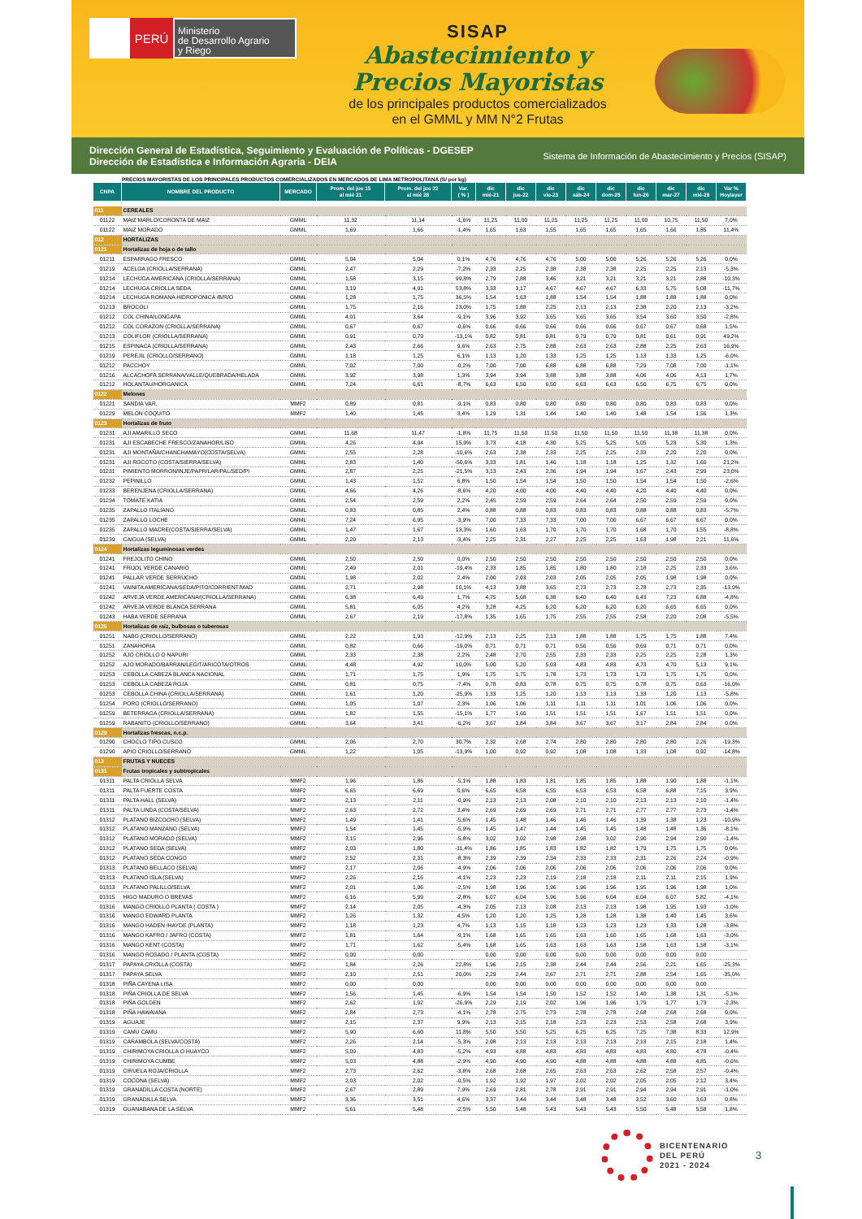PERÚ
Ministerio
de Desarrollo Agrario
y Riego
SISAP
Abastecimiento y
Precios Mayoristas
de los principales productos comercializados
en el GMML y MM N°2 Frutas
Dirección General de Estadística, Seguimiento y Evaluación de Políticas - DGESEP
Dirección de Estadística e Información Agraria - DEIA
Sistema de Información de Abastecimiento y Precios (SISAP)
PRECIOS MAYORISTAS DE LOS PRINCIPALES PRODUCTOS COMERCIALIZADOS EN MERCADOS DE LIMA METROPOLITANA (S/ por kg)
| CNPA | NOMBRE DEL PRODUCTO | MERCADO | Prom. del jue 15 al mié 21 | Prom. del jue 22 al mié 28 | Var. ( % ) | dic mié-21 | dic jue-22 | dic vie-23 | dic sáb-24 | dic dom-25 | dic lun-26 | dic mar-27 | dic mié-28 | Var % Hoy/ayer |
| --- | --- | --- | --- | --- | --- | --- | --- | --- | --- | --- | --- | --- | --- | --- |
| 011 | CEREALES | | | | | | | | | | | | | |
| 01122 | MAIZ MARLO/CORONTA DE MAIZ | GMML | 11,32 | 11,14 | -1,6% | 11,25 | 11,00 | 11,25 | 11,25 | 11,25 | 11,00 | 10,75 | 11,50 | 7,0% |
| 01122 | MAIZ MORADO | GMML | 1,69 | 1,66 | -1,4% | 1,65 | 1,63 | 1,55 | 1,65 | 1,65 | 1,65 | 1,66 | 1,85 | 11,4% |
| 012 | HORTALIZAS | | | | | | | | | | | | | |
| 0121 | Hortalizas de hoja o de tallo | | | | | | | | | | | | | |
| 01211 | ESPARRAGO FRESCO | GMML | 5,04 | 5,04 | 0,1% | 4,76 | 4,76 | 4,76 | 5,00 | 5,00 | 5,26 | 5,26 | 5,26 | 0,0% |
| 01219 | ACELGA (CRIOLLA/SERRANA) | GMML | 2,47 | 2,29 | -7,2% | 2,33 | 2,25 | 2,38 | 2,38 | 2,38 | 2,25 | 2,25 | 2,13 | -5,3% |
| 01214 | LECHUGA AMERICANA (CRIOLLA/SERRANA) | GMML | 1,58 | 3,15 | 99,8% | 2,79 | 2,88 | 3,46 | 3,21 | 3,21 | 3,21 | 3,21 | 2,88 | -10,3% |
| 01214 | LECHUGA CRIOLLA SEDA | GMML | 3,19 | 4,91 | 53,8% | 3,33 | 3,17 | 4,67 | 4,67 | 4,67 | 6,33 | 5,75 | 5,08 | -11,7% |
| 01214 | LECHUGA ROMANA HIDROPONICA /B/R/O | GMML | 1,28 | 1,75 | 36,5% | 1,54 | 1,63 | 1,88 | 1,54 | 1,54 | 1,88 | 1,88 | 1,88 | 0,0% |
| 01213 | BROCOLI | GMML | 1,75 | 2,16 | 23,0% | 1,75 | 1,88 | 2,25 | 2,13 | 2,13 | 2,38 | 2,20 | 2,13 | -3,2% |
| 01212 | COL CHINA/LONGAPA | GMML | 4,01 | 3,64 | -9,1% | 3,96 | 3,92 | 3,65 | 3,65 | 3,65 | 3,54 | 3,60 | 3,50 | -2,8% |
| 01212 | COL CORAZON (CRIOLLA/SERRANA) | GMML | 0,67 | 0,67 | -0,6% | 0,66 | 0,66 | 0,66 | 0,66 | 0,66 | 0,67 | 0,67 | 0,68 | 1,5% |
| 01213 | COLIFLOR (CRIOLLA/SERRANA) | GMML | 0,91 | 0,79 | -13,1% | 0,82 | 0,81 | 0,81 | 0,79 | 0,79 | 0,81 | 0,61 | 0,91 | 49,2% |
| 01215 | ESPINACA (CRIOLLA/SERRANA) | GMML | 2,43 | 2,66 | 9,6% | 2,63 | 2,75 | 2,88 | 2,63 | 2,63 | 2,88 | 2,25 | 2,63 | 16,9% |
| 01219 | PEREJIL (CRIOLLO/SERRANO) | GMML | 1,18 | 1,25 | 6,1% | 1,13 | 1,20 | 1,33 | 1,25 | 1,25 | 1,13 | 1,33 | 1,25 | -6,0% |
| 01212 | PACCHOY | GMML | 7,02 | 7,00 | -0,2% | 7,00 | 7,00 | 6,88 | 6,88 | 6,88 | 7,29 | 7,08 | 7,00 | -1,1% |
| 01216 | ALCACHOFA SERRANA/VALLE/QUEBRADA/HELADA | GMML | 3,92 | 3,98 | 1,3% | 3,94 | 3,94 | 3,88 | 3,88 | 3,88 | 4,06 | 4,06 | 4,13 | 1,7% |
| 01212 | HOLANTAU/HORGANICA | GMML | 7,24 | 6,61 | -8,7% | 6,63 | 6,50 | 6,50 | 6,63 | 6,63 | 6,50 | 6,75 | 6,75 | 0,0% |
| 0122 | Melones | | | | | | | | | | | | | |
| 01221 | SANDIA VAR. | MMF2 | 0,89 | 0,81 | -9,1% | 0,83 | 0,80 | 0,80 | 0,80 | 0,80 | 0,80 | 0,83 | 0,83 | 0,0% |
| 01229 | MELON COQUITO | MMF2 | 1,40 | 1,45 | 3,4% | 1,29 | 1,31 | 1,44 | 1,40 | 1,40 | 1,48 | 1,54 | 1,56 | 1,3% |
| 0123 | Hortalizas de fruto | | | | | | | | | | | | | |
| 01231 | AJI AMARILLO SECO | GMML | 11,68 | 11,47 | -1,8% | 11,75 | 11,50 | 11,50 | 11,50 | 11,50 | 11,50 | 11,38 | 11,38 | 0,0% |
| 01231 | AJI ESCABECHE FRESCO/ZANAHOR/LISO | GMML | 4,26 | 4,94 | 15,9% | 3,73 | 4,18 | 4,30 | 5,25 | 5,25 | 5,05 | 5,23 | 5,30 | 1,3% |
| 01231 | AJI MONTAÑA/CHANCHAMAYO(COSTA/SELVA) | GMML | 2,55 | 2,28 | -10,6% | 2,63 | 2,38 | 2,33 | 2,25 | 2,25 | 2,33 | 2,20 | 2,20 | 0,0% |
| 01231 | AJI ROCOTO (COSTA/SIERRA/SELVA) | GMML | 2,83 | 1,40 | -50,6% | 3,33 | 1,81 | 1,46 | 1,18 | 1,18 | 1,25 | 1,32 | 1,60 | 21,2% |
| 01231 | PIMIENTO MORRON/INJE/PAPR/LAR/PAL/SED/PI | GMML | 2,87 | 2,25 | -21,5% | 3,13 | 2,43 | 2,36 | 1,94 | 1,94 | 1,67 | 2,43 | 2,99 | 23,0% |
| 01232 | PEPINILLO | GMML | 1,43 | 1,52 | 6,8% | 1,50 | 1,54 | 1,54 | 1,50 | 1,50 | 1,54 | 1,54 | 1,50 | -2,6% |
| 01233 | BERENJENA (CRIOLLA/SERRANA) | GMML | 4,66 | 4,26 | -8,6% | 4,20 | 4,00 | 4,00 | 4,40 | 4,40 | 4,20 | 4,40 | 4,40 | 0,0% |
| 01234 | TOMATE KATIA | GMML | 2,54 | 2,59 | 2,2% | 2,45 | 2,59 | 2,59 | 2,64 | 2,64 | 2,50 | 2,59 | 2,59 | 0,0% |
| 01235 | ZAPALLO ITALIANO | GMML | 0,83 | 0,85 | 2,4% | 0,88 | 0,88 | 0,83 | 0,83 | 0,83 | 0,88 | 0,88 | 0,83 | -5,7% |
| 01235 | ZAPALLO LOCHE | GMML | 7,24 | 6,95 | -3,9% | 7,00 | 7,33 | 7,33 | 7,00 | 7,00 | 6,67 | 6,67 | 6,67 | 0,0% |
| 01235 | ZAPALLO MACRE(COSTA/SIERRA/SELVA) | GMML | 1,47 | 1,67 | 13,3% | 1,60 | 1,63 | 1,70 | 1,70 | 1,70 | 1,68 | 1,70 | 1,55 | -8,8% |
| 01239 | CAIGUA (SELVA) | GMML | 2,20 | 2,13 | -3,4% | 2,25 | 2,31 | 2,27 | 2,25 | 2,25 | 1,63 | 1,98 | 2,21 | 11,6% |
| 0124 | Hortalizas leguminosas verdes | | | | | | | | | | | | | |
| 01241 | FREJOLITO CHINO | GMML | 2,50 | 2,50 | 0,0% | 2,50 | 2,50 | 2,50 | 2,50 | 2,50 | 2,50 | 2,50 | 2,50 | 0,0% |
| 01241 | FRIJOL VERDE CANARIO | GMML | 2,49 | 2,01 | -19,4% | 2,33 | 1,85 | 1,85 | 1,80 | 1,80 | 2,18 | 2,25 | 2,33 | 3,6% |
| 01241 | PALLAR VERDE SERRUCHO | GMML | 1,98 | 2,02 | 2,4% | 2,00 | 2,03 | 2,03 | 2,05 | 2,05 | 2,05 | 1,98 | 1,98 | 0,0% |
| 01241 | VAINITA AMERICANA/SEDA/PITO/CORRIENT/MAD | GMML | 2,71 | 2,98 | 10,1% | 4,13 | 3,88 | 3,65 | 2,73 | 2,73 | 2,78 | 2,73 | 2,35 | -13,9% |
| 01242 | ARVEJA VERDE AMERICANA/(CRIOLLA/SERRANA) | GMML | 6,38 | 6,49 | 1,7% | 4,75 | 5,68 | 6,38 | 6,40 | 6,40 | 6,43 | 7,23 | 6,88 | -4,8% |
| 01242 | ARVEJA VERDE BLANCA SERRANA | GMML | 5,81 | 6,05 | 4,2% | 3,28 | 4,25 | 6,20 | 6,20 | 6,20 | 6,20 | 6,65 | 6,65 | 0,0% |
| 01243 | HABA VERDE SERRANA | GMML | 2,67 | 2,19 | -17,8% | 1,35 | 1,65 | 1,75 | 2,55 | 2,55 | 2,58 | 2,20 | 2,08 | -5,5% |
| 0125 | Hortalizas de raíz, bulbosas o tuberosas | | | | | | | | | | | | | |
| 01251 | NABO (CRIOLLO/SERRANO) | GMML | 2,22 | 1,93 | -12,9% | 2,13 | 2,25 | 2,13 | 1,88 | 1,88 | 1,75 | 1,75 | 1,88 | 7,4% |
| 01251 | ZANAHORIA | GMML | 0,82 | 0,66 | -19,0% | 0,71 | 0,71 | 0,71 | 0,56 | 0,56 | 0,69 | 0,71 | 0,71 | 0,0% |
| 01252 | AJO CRIOLLO O NAPURI | GMML | 2,33 | 2,38 | 2,2% | 2,48 | 2,70 | 2,55 | 2,33 | 2,33 | 2,25 | 2,25 | 2,28 | 1,3% |
| 01252 | AJO MORADO/BARRAN/LEGIT/ARICOTA/OTROS | GMML | 4,48 | 4,92 | 10,0% | 5,00 | 5,20 | 5,03 | 4,83 | 4,83 | 4,73 | 4,70 | 5,13 | 9,1% |
| 01253 | CEBOLLA CABEZA BLANCA NACIONAL | GMML | 1,71 | 1,75 | 1,9% | 1,75 | 1,75 | 1,78 | 1,73 | 1,73 | 1,73 | 1,75 | 1,75 | 0,0% |
| 01253 | CEBOLLA CABEZA ROJA | GMML | 0,81 | 0,75 | -7,4% | 0,78 | 0,83 | 0,78 | 0,75 | 0,75 | 0,78 | 0,75 | 0,63 | -16,0% |
| 01253 | CEBOLLA CHINA (CRIOLLA/SERRANA) | GMML | 1,61 | 1,20 | -25,9% | 1,33 | 1,25 | 1,20 | 1,13 | 1,13 | 1,33 | 1,20 | 1,13 | -5,8% |
| 01254 | PORO (CRIOLLO/SERRANO) | GMML | 1,05 | 1,07 | 2,3% | 1,06 | 1,06 | 1,11 | 1,11 | 1,11 | 1,01 | 1,06 | 1,06 | 0,0% |
| 01259 | BETERRAGA (CRIOLLA/SERRANA) | GMML | 1,82 | 1,55 | -15,1% | 1,77 | 1,60 | 1,51 | 1,51 | 1,51 | 1,67 | 1,51 | 1,51 | 0,0% |
| 01259 | RABANITO (CRIOLLO/SERRANO) | GMML | 3,64 | 3,41 | -6,2% | 3,67 | 3,84 | 3,84 | 3,67 | 3,67 | 3,17 | 2,84 | 2,84 | 0,0% |
| 0129 | Hortalizas frescas, n.c.p. | | | | | | | | | | | | | |
| 01290 | CHOCLO TIPO CUSCO | GMML | 2,06 | 2,70 | 30,7% | 2,32 | 2,68 | 2,74 | 2,80 | 2,80 | 2,80 | 2,80 | 2,26 | -19,3% |
| 01290 | APIO CRIOLLO/SERRANO | GMML | 1,22 | 1,05 | -13,9% | 1,00 | 0,92 | 0,92 | 1,08 | 1,08 | 1,33 | 1,08 | 0,92 | -14,8% |
| 013 | FRUTAS Y NUECES | | | | | | | | | | | | | |
| 0131 | Frutas tropicales y subtropicales | | | | | | | | | | | | | |
| 01311 | PALTA CRIOLLA SELVA | MMF2 | 1,96 | 1,86 | -5,1% | 1,88 | 1,83 | 1,81 | 1,85 | 1,85 | 1,88 | 1,90 | 1,88 | -1,1% |
| 01311 | PALTA FUERTE COSTA | MMF2 | 6,65 | 6,69 | 0,6% | 6,65 | 6,58 | 6,55 | 6,53 | 6,53 | 6,58 | 6,88 | 7,15 | 3,9% |
| 01311 | PALTA HALL (SELVA) | MMF2 | 2,13 | 2,11 | -0,9% | 2,13 | 2,13 | 2,08 | 2,10 | 2,10 | 2,13 | 2,13 | 2,10 | -1,4% |
| 01311 | PALTA LINDA (COSTA/SELVA) | MMF2 | 2,63 | 2,72 | 3,4% | 2,69 | 2,69 | 2,69 | 2,71 | 2,71 | 2,77 | 2,77 | 2,73 | -1,4% |
| 01312 | PLATANO BIZCOCHO (SELVA) | MMF2 | 1,49 | 1,41 | -5,6% | 1,45 | 1,48 | 1,46 | 1,46 | 1,46 | 1,39 | 1,38 | 1,23 | -10,9% |
| 01312 | PLATANO MANZANO (SELVA) | MMF2 | 1,54 | 1,45 | -5,9% | 1,45 | 1,47 | 1,44 | 1,45 | 1,45 | 1,48 | 1,48 | 1,36 | -8,1% |
| 01312 | PLATANO MORADO (SELVA) | MMF2 | 3,15 | 2,96 | -5,8% | 3,02 | 3,02 | 2,98 | 2,98 | 3,02 | 2,90 | 2,94 | 2,90 | -1,4% |
| 01312 | PLATANO SEDA (SELVA) | MMF2 | 2,03 | 1,80 | -11,4% | 1,86 | 1,85 | 1,83 | 1,82 | 1,82 | 1,79 | 1,75 | 1,75 | 0,0% |
| 01312 | PLATANO SEDA CONGO | MMF2 | 2,52 | 2,31 | -8,3% | 2,39 | 2,39 | 2,34 | 2,33 | 2,33 | 2,31 | 2,26 | 2,24 | -0,9% |
| 01313 | PLATANO BELLACO (SELVA) | MMF2 | 2,17 | 2,06 | -4,9% | 2,06 | 2,06 | 2,06 | 2,06 | 2,06 | 2,06 | 2,06 | 2,06 | 0,0% |
| 01313 | PLATANO ISLA (SELVA) | MMF2 | 2,26 | 2,16 | -4,1% | 2,23 | 2,23 | 2,19 | 2,18 | 2,18 | 2,11 | 2,11 | 2,15 | 1,9% |
| 01313 | PLATANO PALILLO/SELVA | MMF2 | 2,01 | 1,96 | -2,5% | 1,98 | 1,96 | 1,96 | 1,96 | 1,96 | 1,95 | 1,96 | 1,98 | 1,0% |
| 01315 | HIGO MADURO O BREVAS | MMF2 | 6,16 | 5,99 | -2,8% | 6,07 | 6,04 | 5,96 | 5,96 | 6,04 | 6,04 | 6,07 | 5,82 | -4,1% |
| 01316 | MANGO CRIOLLO PLANTA ( COSTA ) | MMF2 | 2,14 | 2,05 | -4,3% | 2,05 | 2,13 | 2,08 | 2,13 | 2,13 | 1,98 | 1,95 | 1,93 | -1,0% |
| 01316 | MANGO EDWARD PLANTA | MMF2 | 1,26 | 1,32 | 4,5% | 1,20 | 1,20 | 1,25 | 1,28 | 1,28 | 1,38 | 1,40 | 1,45 | 3,6% |
| 01316 | MANGO HADEN /HAYDE (PLANTA) | MMF2 | 1,18 | 1,23 | 4,7% | 1,13 | 1,15 | 1,18 | 1,23 | 1,23 | 1,23 | 1,33 | 1,28 | -3,8% |
| 01316 | MANGO KAFRO / JAFRO (COSTA) | MMF2 | 1,81 | 1,64 | -9,1% | 1,68 | 1,65 | 1,65 | 1,63 | 1,60 | 1,65 | 1,68 | 1,63 | -3,0% |
| 01316 | MANGO KENT (COSTA) | MMF2 | 1,71 | 1,62 | -5,4% | 1,68 | 1,65 | 1,63 | 1,63 | 1,63 | 1,58 | 1,63 | 1,58 | -3,1% |
| 01316 | MANGO ROSADO / PLANTA (COSTA) | MMF2 | 0,00 | 0,00 | | 0,00 | 0,00 | 0,00 | 0,00 | 0,00 | 0,00 | 0,00 | 0,00 | |
| 01317 | PAPAYA CRIOLLA (COSTA) | MMF2 | 1,84 | 2,26 | 22,8% | 1,96 | 2,15 | 2,38 | 2,44 | 2,44 | 2,56 | 2,21 | 1,65 | -25,3% |
| 01317 | PAPAYA SELVA | MMF2 | 2,10 | 2,51 | 20,0% | 2,29 | 2,44 | 2,67 | 2,71 | 2,71 | 2,88 | 2,54 | 1,65 | -35,0% |
| 01318 | PIÑA CAYENA LISA | MMF2 | 0,00 | 0,00 | | 0,00 | 0,00 | 0,00 | 0,00 | 0,00 | 0,00 | 0,00 | 0,00 | |
| 01318 | PIÑA CRIOLLA DE SELVA | MMF2 | 1,56 | 1,45 | -6,9% | 1,54 | 1,54 | 1,50 | 1,52 | 1,52 | 1,40 | 1,38 | 1,31 | -5,1% |
| 01318 | PIÑA GOLDEN | MMF2 | 2,62 | 1,92 | -26,9% | 2,29 | 2,19 | 2,02 | 1,96 | 1,96 | 1,79 | 1,77 | 1,73 | -2,3% |
| 01318 | PIÑA HAWAIANA | MMF2 | 2,84 | 2,73 | -4,1% | 2,78 | 2,75 | 2,73 | 2,78 | 2,78 | 2,68 | 2,68 | 2,68 | 0,0% |
| 01319 | AGUAJE | MMF2 | 2,15 | 2,37 | 9,9% | 2,13 | 2,15 | 2,18 | 2,23 | 2,23 | 2,53 | 2,58 | 2,68 | 3,9% |
| 01319 | CAMU CAMU | MMF2 | 5,90 | 6,60 | 11,8% | 5,50 | 5,50 | 5,25 | 6,25 | 6,25 | 7,25 | 7,38 | 8,33 | 12,9% |
| 01319 | CARAMBOLA (SELVA/COSTA) | MMF2 | 2,26 | 2,14 | -5,3% | 2,08 | 2,13 | 2,13 | 2,13 | 2,13 | 2,13 | 2,15 | 2,18 | 1,4% |
| 01319 | CHIRIMOYA CRIOLLA O HUAYCO | MMF2 | 5,09 | 4,83 | -5,2% | 4,93 | 4,88 | 4,83 | 4,83 | 4,83 | 4,83 | 4,80 | 4,78 | -0,4% |
| 01319 | CHIRIMOYA CUMBE | MMF2 | 5,03 | 4,88 | -2,9% | 4,90 | 4,90 | 4,90 | 4,88 | 4,88 | 4,88 | 4,88 | 4,85 | -0,6% |
| 01319 | CIRUELA ROJA/CRIOLLA | MMF2 | 2,73 | 2,62 | -3,8% | 2,68 | 2,68 | 2,65 | 2,63 | 2,63 | 2,62 | 2,58 | 2,57 | -0,4% |
| 01319 | COCONA (SELVA) | MMF2 | 2,03 | 2,02 | -0,5% | 1,92 | 1,92 | 1,97 | 2,02 | 2,02 | 2,05 | 2,05 | 2,12 | 3,4% |
| 01319 | GRANADILLA COSTA (NORTE) | MMF2 | 2,67 | 2,89 | 7,9% | 2,69 | 2,81 | 2,78 | 2,91 | 2,91 | 2,94 | 2,94 | 2,91 | -1,0% |
| 01319 | GRANADILLA SELVA | MMF2 | 3,36 | 3,51 | 4,6% | 3,37 | 3,44 | 3,44 | 3,48 | 3,48 | 3,52 | 3,60 | 3,63 | 0,8% |
| 01319 | GUANABANA DE LA SELVA | MMF2 | 5,61 | 5,48 | -2,5% | 5,50 | 5,48 | 5,43 | 5,43 | 5,43 | 5,50 | 5,48 | 5,58 | 1,8% |
BICENTENARIO
DEL PERÚ
2021 - 2024
3